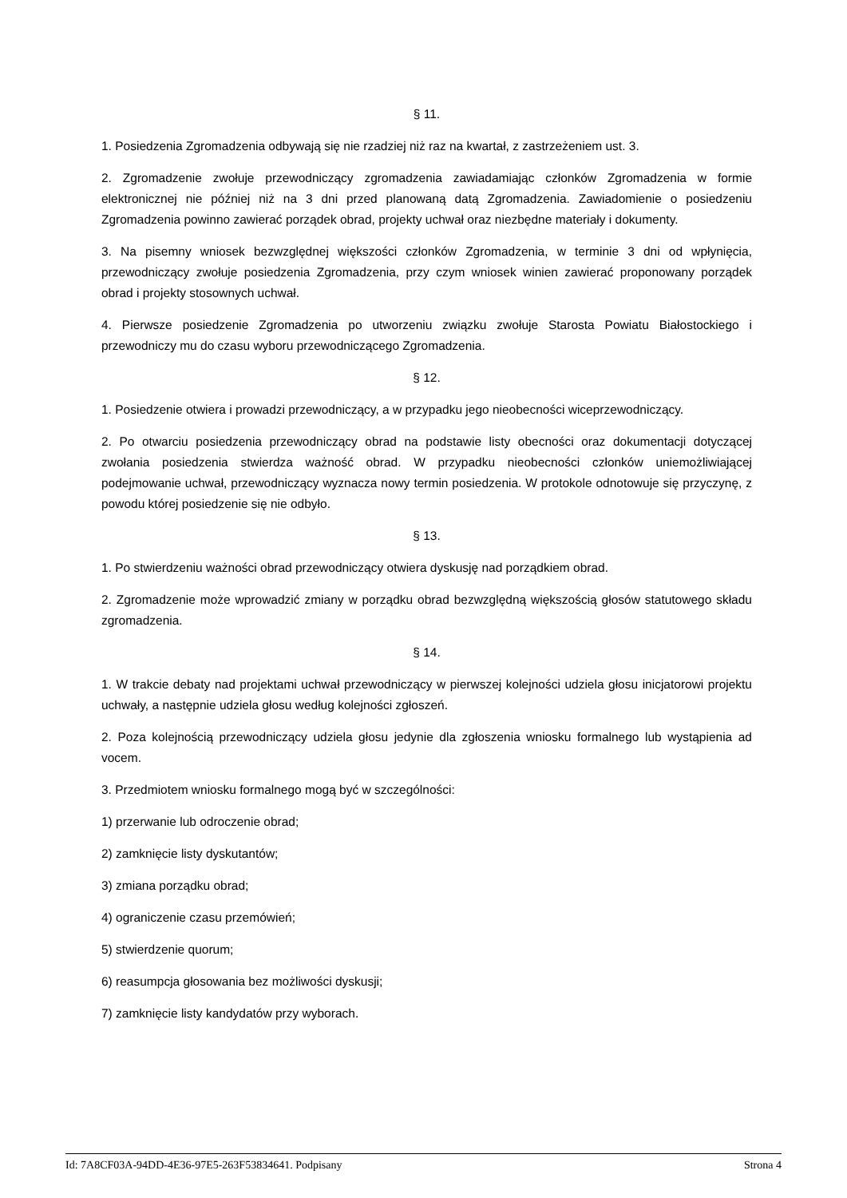§ 11.
1. Posiedzenia Zgromadzenia odbywają się nie rzadziej niż raz na kwartał, z zastrzeżeniem ust. 3.
2. Zgromadzenie zwołuje przewodniczący zgromadzenia zawiadamiając członków Zgromadzenia w formie elektronicznej nie później niż na 3 dni przed planowaną datą Zgromadzenia. Zawiadomienie o posiedzeniu Zgromadzenia powinno zawierać porządek obrad, projekty uchwał oraz niezbędne materiały i dokumenty.
3. Na pisemny wniosek bezwzględnej większości członków Zgromadzenia, w terminie 3 dni od wpłynięcia, przewodniczący zwołuje posiedzenia Zgromadzenia, przy czym wniosek winien zawierać proponowany porządek obrad i projekty stosownych uchwał.
4. Pierwsze posiedzenie Zgromadzenia po utworzeniu związku zwołuje Starosta Powiatu Białostockiego i przewodniczy mu do czasu wyboru przewodniczącego Zgromadzenia.
§ 12.
1. Posiedzenie otwiera i prowadzi przewodniczący, a w przypadku jego nieobecności wiceprzewodniczący.
2. Po otwarciu posiedzenia przewodniczący obrad na podstawie listy obecności oraz dokumentacji dotyczącej zwołania posiedzenia stwierdza ważność obrad. W przypadku nieobecności członków uniemożliwiającej podejmowanie uchwał, przewodniczący wyznacza nowy termin posiedzenia. W protokole odnotowuje się przyczynę, z powodu której posiedzenie się nie odbyło.
§ 13.
1. Po stwierdzeniu ważności obrad przewodniczący otwiera dyskusję nad porządkiem obrad.
2. Zgromadzenie może wprowadzić zmiany w porządku obrad bezwzględną większością głosów statutowego składu zgromadzenia.
§ 14.
1. W trakcie debaty nad projektami uchwał przewodniczący w pierwszej kolejności udziela głosu inicjatorowi projektu uchwały, a następnie udziela głosu według kolejności zgłoszeń.
2. Poza kolejnością przewodniczący udziela głosu jedynie dla zgłoszenia wniosku formalnego lub wystąpienia ad vocem.
3. Przedmiotem wniosku formalnego mogą być w szczególności:
1) przerwanie lub odroczenie obrad;
2) zamknięcie listy dyskutantów;
3) zmiana porządku obrad;
4) ograniczenie czasu przemówień;
5) stwierdzenie quorum;
6) reasumpcja głosowania bez możliwości dyskusji;
7) zamknięcie listy kandydatów przy wyborach.
Id: 7A8CF03A-94DD-4E36-97E5-263F53834641. Podpisany Strona 4